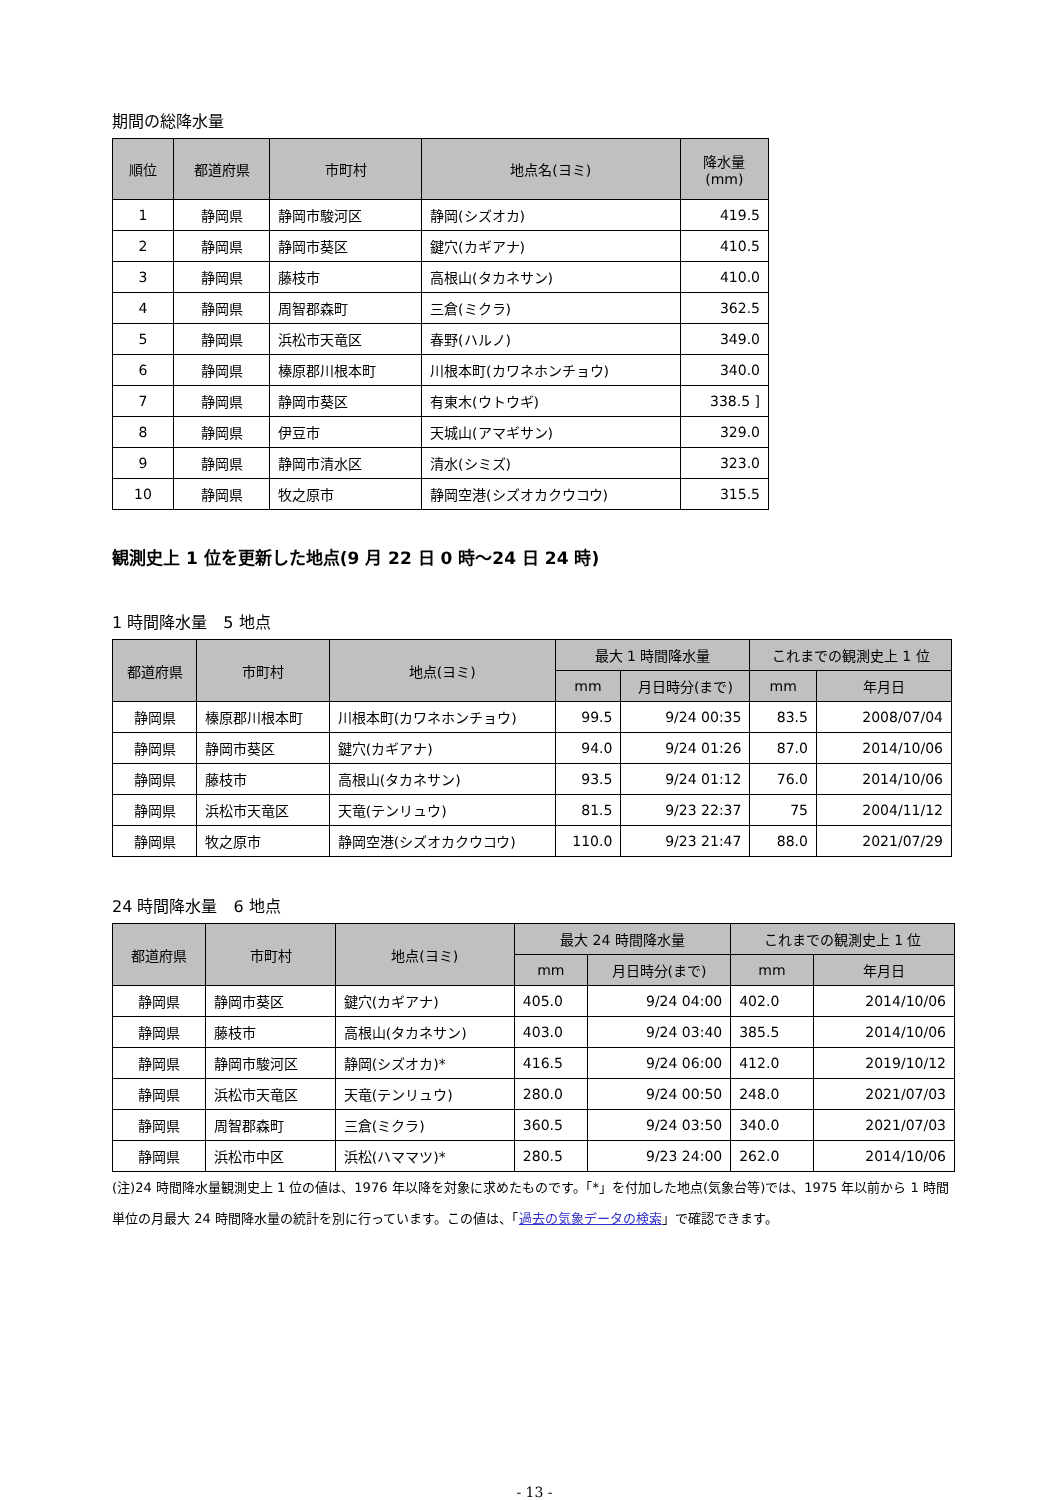期間の総降水量
| 順位 | 都道府県 | 市町村 | 地点名(ヨミ) | 降水量 (mm) |
| --- | --- | --- | --- | --- |
| 1 | 静岡県 | 静岡市駿河区 | 静岡(シズオカ) | 419.5 |
| 2 | 静岡県 | 静岡市葵区 | 鍵穴(カギアナ) | 410.5 |
| 3 | 静岡県 | 藤枝市 | 高根山(タカネサン) | 410.0 |
| 4 | 静岡県 | 周智郡森町 | 三倉(ミクラ) | 362.5 |
| 5 | 静岡県 | 浜松市天竜区 | 春野(ハルノ) | 349.0 |
| 6 | 静岡県 | 榛原郡川根本町 | 川根本町(カワネホンチョウ) | 340.0 |
| 7 | 静岡県 | 静岡市葵区 | 有東木(ウトウギ) | 338.5 ] |
| 8 | 静岡県 | 伊豆市 | 天城山(アマギサン) | 329.0 |
| 9 | 静岡県 | 静岡市清水区 | 清水(シミズ) | 323.0 |
| 10 | 静岡県 | 牧之原市 | 静岡空港(シズオカクウコウ) | 315.5 |
観測史上 1 位を更新した地点(9 月 22 日 0 時～24 日 24 時)
1 時間降水量　5 地点
| 都道府県 | 市町村 | 地点(ヨミ) | 最大 1 時間降水量 | | これまでの観測史上 1 位 | |
| --- | --- | --- | --- | --- | --- | --- |
| | | | mm | 月日時分(まで) | mm | 年月日 |
| 静岡県 | 榛原郡川根本町 | 川根本町(カワネホンチョウ) | 99.5 | 9/24 00:35 | 83.5 | 2008/07/04 |
| 静岡県 | 静岡市葵区 | 鍵穴(カギアナ) | 94.0 | 9/24 01:26 | 87.0 | 2014/10/06 |
| 静岡県 | 藤枝市 | 高根山(タカネサン) | 93.5 | 9/24 01:12 | 76.0 | 2014/10/06 |
| 静岡県 | 浜松市天竜区 | 天竜(テンリュウ) | 81.5 | 9/23 22:37 | 75 | 2004/11/12 |
| 静岡県 | 牧之原市 | 静岡空港(シズオカクウコウ) | 110.0 | 9/23 21:47 | 88.0 | 2021/07/29 |
24 時間降水量　6 地点
| 都道府県 | 市町村 | 地点(ヨミ) | 最大 24 時間降水量 | | これまでの観測史上 1 位 | |
| --- | --- | --- | --- | --- | --- | --- |
| | | | mm | 月日時分(まで) | mm | 年月日 |
| 静岡県 | 静岡市葵区 | 鍵穴(カギアナ) | 405.0 | 9/24 04:00 | 402.0 | 2014/10/06 |
| 静岡県 | 藤枝市 | 高根山(タカネサン) | 403.0 | 9/24 03:40 | 385.5 | 2014/10/06 |
| 静岡県 | 静岡市駿河区 | 静岡(シズオカ)* | 416.5 | 9/24 06:00 | 412.0 | 2019/10/12 |
| 静岡県 | 浜松市天竜区 | 天竜(テンリュウ) | 280.0 | 9/24 00:50 | 248.0 | 2021/07/03 |
| 静岡県 | 周智郡森町 | 三倉(ミクラ) | 360.5 | 9/24 03:50 | 340.0 | 2021/07/03 |
| 静岡県 | 浜松市中区 | 浜松(ハママツ)* | 280.5 | 9/23 24:00 | 262.0 | 2014/10/06 |
(注)24 時間降水量観測史上 1 位の値は、1976 年以降を対象に求めたものです。「*」を付加した地点(気象台等)では、1975 年以前から 1 時間単位の月最大 24 時間降水量の統計を別に行っています。この値は、「過去の気象データの検索」で確認できます。
- 13 -